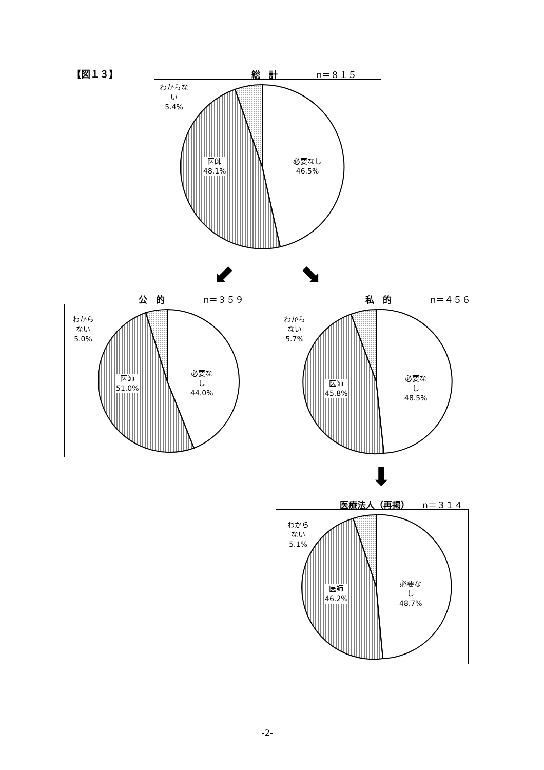【図１３】 総　計 n＝８１５
わからな
い
5.4%
医師
48.1%
必要なし
46.5%
⬋ ⬊
公　的 n＝３５９
わから
ない
5.0%
医師
51.0%
必要な
し
44.0%
私　的 n＝４５６
わから
ない
5.7%
医師
45.8%
必要な
し
48.5%
⬇
医療法人（再掲） n＝３１４
わから
ない
5.1%
医師
46.2%
必要な
し
48.7%
-2-